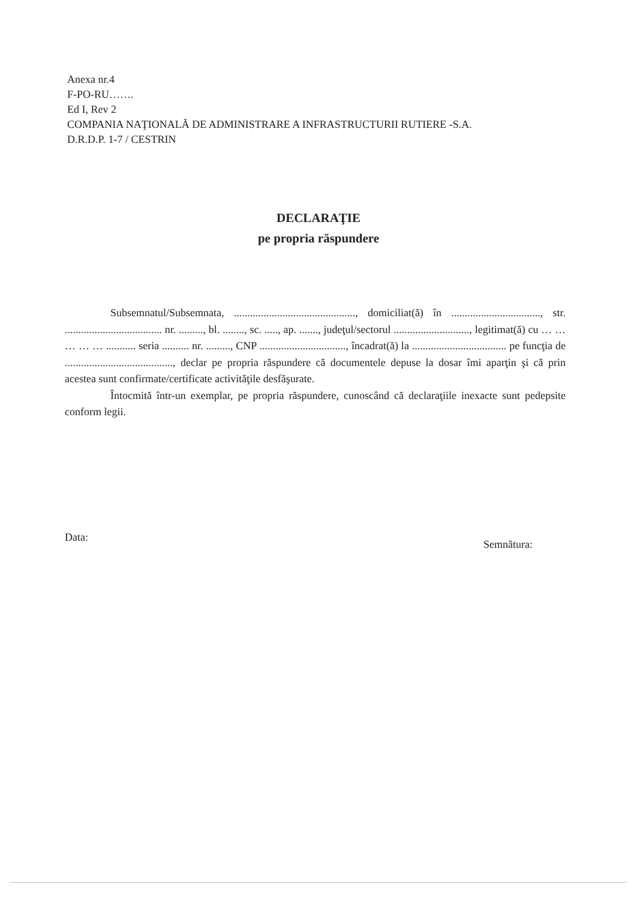Anexa nr.4
F-PO-RU…….
Ed I, Rev 2
COMPANIA NAŢIONALĂ DE ADMINISTRARE A INFRASTRUCTURII RUTIERE -S.A.
D.R.D.P. 1-7 / CESTRIN
DECLARAŢIE
pe propria răspundere
Subsemnatul/Subsemnata, ............................................., domiciliat(ă) în ................................., str. .................................... nr. ........., bl. ........, sc. ....., ap. ......., judeţul/sectorul ............................, legitimat(ă) cu … … … … … ........... seria .......... nr. ........., CNP ................................, încadrat(ă) la ................................... pe funcţia de ........................................, declar pe propria răspundere că documentele depuse la dosar îmi aparţin şi că prin acestea sunt confirmate/certificate activităţile desfăşurate.
Întocmită într-un exemplar, pe propria răspundere, cunoscând că declaraţiile inexacte sunt pedepsite conform legii.
Data: Semnătura: